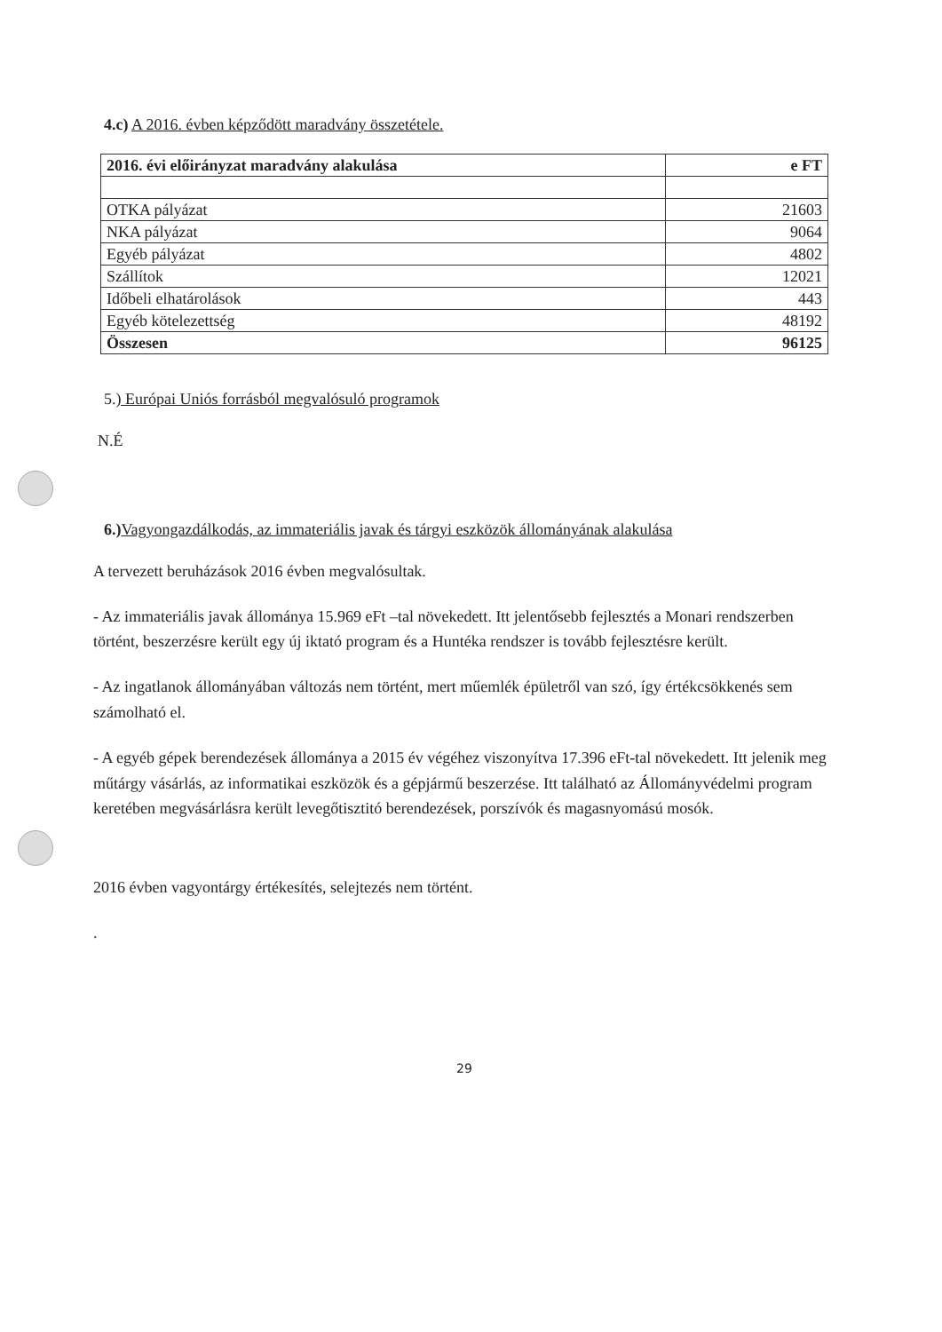4.c) A 2016. évben képződött maradvány összetétele.
| 2016. évi előirányzat maradvány alakulása | e FT |
| OTKA pályázat | 21603 |
| NKA pályázat | 9064 |
| Egyéb pályázat | 4802 |
| Szállítok | 12021 |
| Időbeli elhatárolások | 443 |
| Egyéb kötelezettség | 48192 |
| Összesen | 96125 |
5.) Európai Uniós forrásból megvalósuló programok
N.É
6.) Vagyongazdálkodás, az immateriális javak és tárgyi eszközök állományának alakulása
A tervezett beruházások 2016 évben megvalósultak.
- Az immateriális javak állománya 15.969 eFt –tal növekedett. Itt jelentősebb fejlesztés a Monari rendszerben történt, beszerzésre került egy új iktató program és a Huntéka rendszer is tovább fejlesztésre került.
- Az ingatlanok állományában változás nem történt, mert műemlék épületről van szó, így értékcsökkenés sem számolható el.
- A egyéb gépek berendezések állománya a 2015 év végéhez viszonyítva 17.396 eFt-tal növekedett. Itt jelenik meg műtárgy vásárlás, az informatikai eszközök és a gépjármű beszerzése. Itt található az Állományvédelmi program keretében megvásárlásra került levegőtisztitó berendezések, porszívók és magasnyomású mosók.
2016 évben vagyontárgy értékesítés, selejtezés nem történt.
.
29